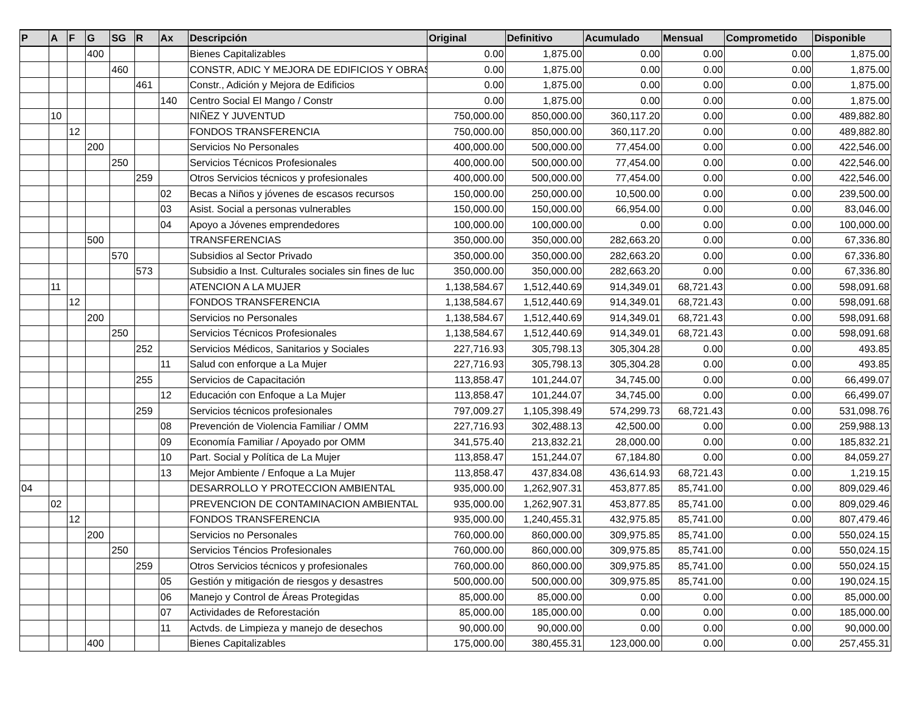| P | A | F | G | SG | R | Ax | Descripción | Original | Definitivo | Acumulado | Mensual | Comprometido | Disponible |
| --- | --- | --- | --- | --- | --- | --- | --- | --- | --- | --- | --- | --- | --- |
| | | | 400 | | | | Bienes Capitalizables | 0.00 | 1,875.00 | 0.00 | 0.00 | 0.00 | 1,875.00 |
| | | | | 460 | | | CONSTR, ADIC Y MEJORA DE EDIFICIOS Y OBRAS | 0.00 | 1,875.00 | 0.00 | 0.00 | 0.00 | 1,875.00 |
| | | | | | 461 | | Constr., Adición y Mejora de Edificios | 0.00 | 1,875.00 | 0.00 | 0.00 | 0.00 | 1,875.00 |
| | | | | | | 140 | Centro Social El Mango / Constr | 0.00 | 1,875.00 | 0.00 | 0.00 | 0.00 | 1,875.00 |
| | 10 | | | | | | NIÑEZ Y JUVENTUD | 750,000.00 | 850,000.00 | 360,117.20 | 0.00 | 0.00 | 489,882.80 |
| | | 12 | | | | | FONDOS TRANSFERENCIA | 750,000.00 | 850,000.00 | 360,117.20 | 0.00 | 0.00 | 489,882.80 |
| | | | 200 | | | | Servicios No Personales | 400,000.00 | 500,000.00 | 77,454.00 | 0.00 | 0.00 | 422,546.00 |
| | | | | 250 | | | Servicios Técnicos Profesionales | 400,000.00 | 500,000.00 | 77,454.00 | 0.00 | 0.00 | 422,546.00 |
| | | | | | 259 | | Otros Servicios técnicos y profesionales | 400,000.00 | 500,000.00 | 77,454.00 | 0.00 | 0.00 | 422,546.00 |
| | | | | | | 02 | Becas a Niños y jóvenes de escasos recursos | 150,000.00 | 250,000.00 | 10,500.00 | 0.00 | 0.00 | 239,500.00 |
| | | | | | | 03 | Asist. Social a personas vulnerables | 150,000.00 | 150,000.00 | 66,954.00 | 0.00 | 0.00 | 83,046.00 |
| | | | | | | 04 | Apoyo a Jóvenes emprendedores | 100,000.00 | 100,000.00 | 0.00 | 0.00 | 0.00 | 100,000.00 |
| | | | 500 | | | | TRANSFERENCIAS | 350,000.00 | 350,000.00 | 282,663.20 | 0.00 | 0.00 | 67,336.80 |
| | | | | 570 | | | Subsidios al Sector Privado | 350,000.00 | 350,000.00 | 282,663.20 | 0.00 | 0.00 | 67,336.80 |
| | | | | | 573 | | Subsidio a Inst. Culturales sociales sin fines de luc | 350,000.00 | 350,000.00 | 282,663.20 | 0.00 | 0.00 | 67,336.80 |
| | 11 | | | | | | ATENCION A LA MUJER | 1,138,584.67 | 1,512,440.69 | 914,349.01 | 68,721.43 | 0.00 | 598,091.68 |
| | | 12 | | | | | FONDOS TRANSFERENCIA | 1,138,584.67 | 1,512,440.69 | 914,349.01 | 68,721.43 | 0.00 | 598,091.68 |
| | | | 200 | | | | Servicios no Personales | 1,138,584.67 | 1,512,440.69 | 914,349.01 | 68,721.43 | 0.00 | 598,091.68 |
| | | | | 250 | | | Servicios Técnicos Profesionales | 1,138,584.67 | 1,512,440.69 | 914,349.01 | 68,721.43 | 0.00 | 598,091.68 |
| | | | | | 252 | | Servicios Médicos, Sanitarios y Sociales | 227,716.93 | 305,798.13 | 305,304.28 | 0.00 | 0.00 | 493.85 |
| | | | | | | 11 | Salud con enforque a La Mujer | 227,716.93 | 305,798.13 | 305,304.28 | 0.00 | 0.00 | 493.85 |
| | | | | | 255 | | Servicios de Capacitación | 113,858.47 | 101,244.07 | 34,745.00 | 0.00 | 0.00 | 66,499.07 |
| | | | | | | 12 | Educación con Enfoque a La Mujer | 113,858.47 | 101,244.07 | 34,745.00 | 0.00 | 0.00 | 66,499.07 |
| | | | | | 259 | | Servicios técnicos profesionales | 797,009.27 | 1,105,398.49 | 574,299.73 | 68,721.43 | 0.00 | 531,098.76 |
| | | | | | | 08 | Prevención de Violencia Familiar / OMM | 227,716.93 | 302,488.13 | 42,500.00 | 0.00 | 0.00 | 259,988.13 |
| | | | | | | 09 | Economía Familiar / Apoyado por OMM | 341,575.40 | 213,832.21 | 28,000.00 | 0.00 | 0.00 | 185,832.21 |
| | | | | | | 10 | Part. Social y Política de La Mujer | 113,858.47 | 151,244.07 | 67,184.80 | 0.00 | 0.00 | 84,059.27 |
| | | | | | | 13 | Mejor Ambiente / Enfoque a La Mujer | 113,858.47 | 437,834.08 | 436,614.93 | 68,721.43 | 0.00 | 1,219.15 |
| 04 | | | | | | | DESARROLLO Y PROTECCION AMBIENTAL | 935,000.00 | 1,262,907.31 | 453,877.85 | 85,741.00 | 0.00 | 809,029.46 |
| | 02 | | | | | | PREVENCION DE CONTAMINACION AMBIENTAL | 935,000.00 | 1,262,907.31 | 453,877.85 | 85,741.00 | 0.00 | 809,029.46 |
| | | 12 | | | | | FONDOS TRANSFERENCIA | 935,000.00 | 1,240,455.31 | 432,975.85 | 85,741.00 | 0.00 | 807,479.46 |
| | | | 200 | | | | Servicios no Personales | 760,000.00 | 860,000.00 | 309,975.85 | 85,741.00 | 0.00 | 550,024.15 |
| | | | | 250 | | | Servicios Téncios Profesionales | 760,000.00 | 860,000.00 | 309,975.85 | 85,741.00 | 0.00 | 550,024.15 |
| | | | | | 259 | | Otros Servicios técnicos y profesionales | 760,000.00 | 860,000.00 | 309,975.85 | 85,741.00 | 0.00 | 550,024.15 |
| | | | | | | 05 | Gestión y mitigación de riesgos y desastres | 500,000.00 | 500,000.00 | 309,975.85 | 85,741.00 | 0.00 | 190,024.15 |
| | | | | | | 06 | Manejo y Control de Áreas Protegidas | 85,000.00 | 85,000.00 | 0.00 | 0.00 | 0.00 | 85,000.00 |
| | | | | | | 07 | Actividades de Reforestación | 85,000.00 | 185,000.00 | 0.00 | 0.00 | 0.00 | 185,000.00 |
| | | | | | | 11 | Actvds. de Limpieza y manejo de desechos | 90,000.00 | 90,000.00 | 0.00 | 0.00 | 0.00 | 90,000.00 |
| | | | 400 | | | | Bienes Capitalizables | 175,000.00 | 380,455.31 | 123,000.00 | 0.00 | 0.00 | 257,455.31 |